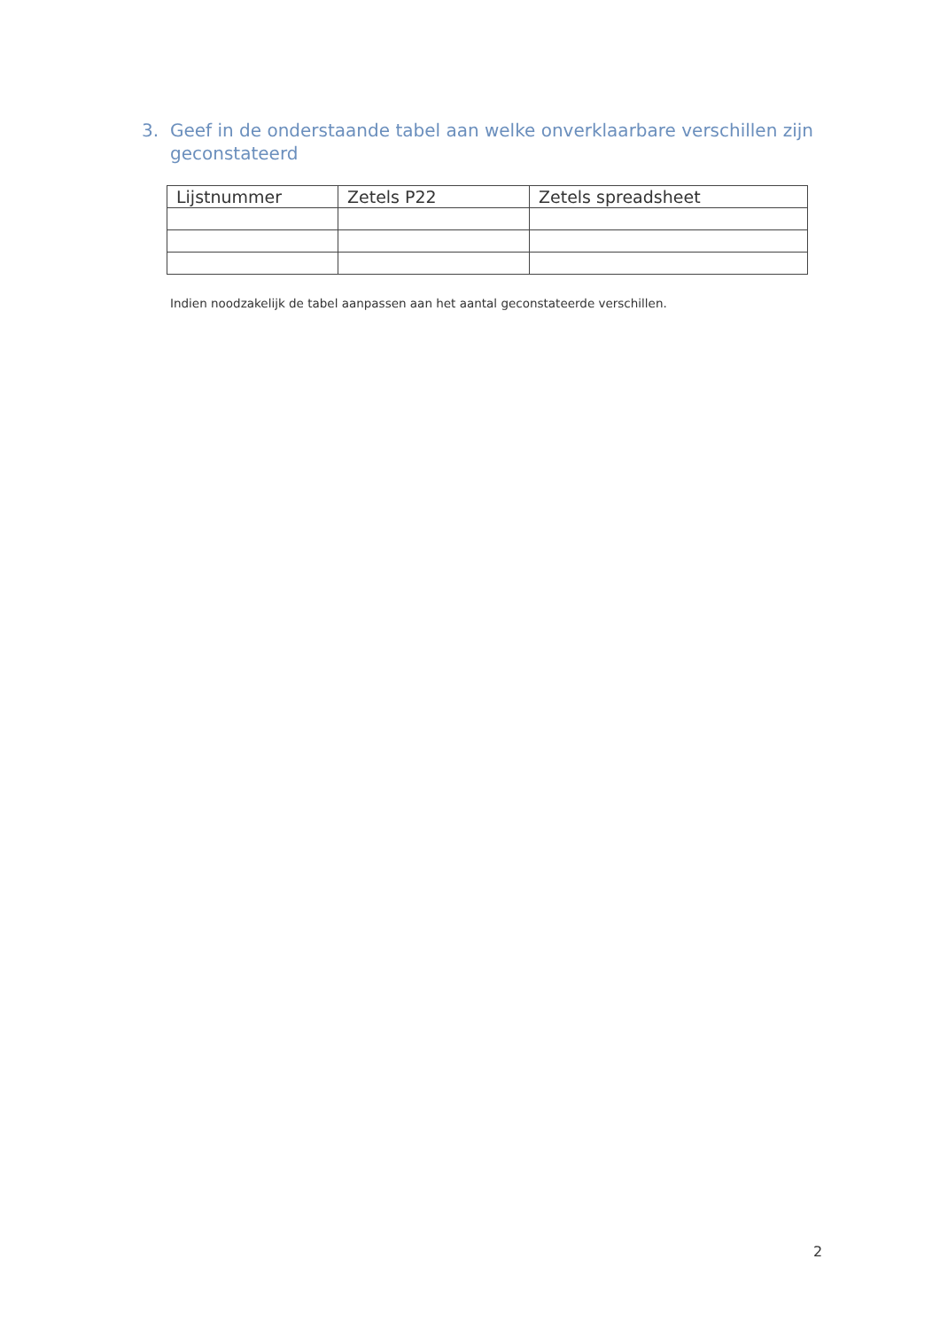3. Geef in de onderstaande tabel aan welke onverklaarbare verschillen zijn geconstateerd
| Lijstnummer | Zetels P22 | Zetels spreadsheet |
| --- | --- | --- |
Indien noodzakelijk de tabel aanpassen aan het aantal geconstateerde verschillen.
2